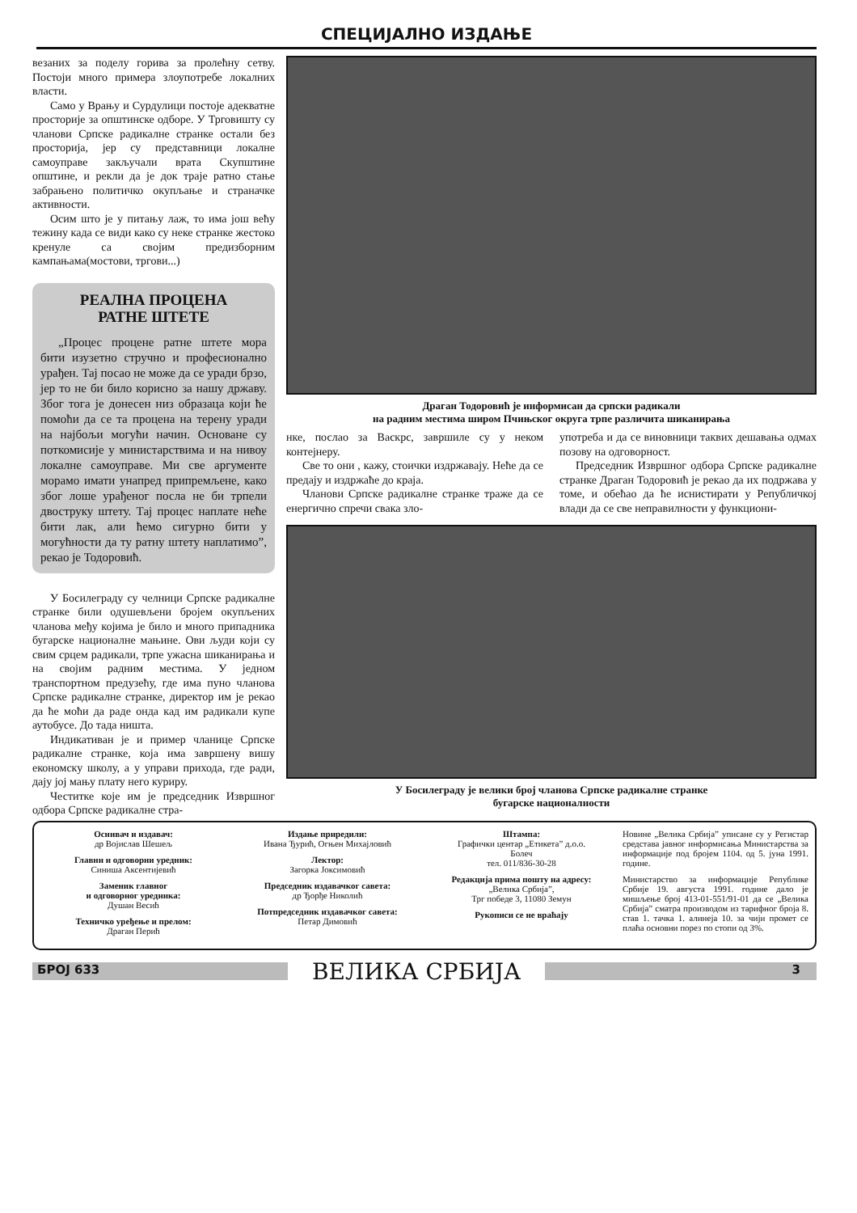СПЕЦИЈАЛНО ИЗДАЊЕ
везаних за поделу горива за пролећну сетву. Постоји много примера злоупотребе локалних власти.
Само у Врању и Сурдулици постоје адекватне просторије за општинске одборе. У Трговишту су чланови Српске радикалне странке остали без просторија, јер су представници локалне самоуправе закључали врата Скупштине општине, и рекли да је док траје ратно стање забрањено политичко окупљање и страначке активности.
Осим што је у питању лаж, то има још већу тежину када се види како су неке странке жестоко кренуле са својим предизборним кампањама(мостови, тргови...)
РЕАЛНА ПРОЦЕНА
РАТНЕ ШТЕТЕ
„Процес процене ратне штете мора бити изузетно стручно и професионално урађен. Тај посао не може да се уради брзо, јер то не би било корисно за нашу државу. Због тога је донесен низ образаца који ће помоћи да се та процена на терену уради на најбољи могући начин. Основане су поткомисије у министарствима и на нивоу локалне самоуправе. Ми све аргументе морамо имати унапред припремљене, како због лоше урађеног посла не би трпели двоструку штету. Тај процес наплате неће бити лак, али ћемо сигурно бити у могућности да ту ратну штету наплатимо”, рекао је Тодоровић.
У Босилеграду су челници Српске радикалне странке били одушевљени бројем окупљених чланова међу којима је било и много припадника бугарске националне мањине. Ови људи који су свим срцем радикали, трпе ужасна шиканирања и на својим радним местима. У једном транспортном предузећу, где има пуно чланова Српске радикалне странке, директор им је рекао да ће моћи да раде онда кад им радикали купе аутобусе. До тада ништа.
Индикативан је и пример чланице Српске радикалне странке, која има завршену вишу економску школу, а у управи прихода, где ради, дају јој мању плату него куриру.
Честитке које им је председник Извршног одбора Српске радикалне стра-
Драган Тодоровић је информисан да српски радикали
на радним местима широм Пчињског округа трпе различита шиканирања
нке, послао за Васкрс, завршиле су у неком контејнеру.
Све то они , кажу, стоички издржавају. Неће да се предају и издржаће до краја.
Чланови Српске радикалне странке траже да се енергично спречи свака зло-
употреба и да се виновници таквих дешавања одмах позову на одговорност.
Председник Извршног одбора Српске радикалне странке Драган Тодоровић је рекао да их подржава у томе, и обећао да ће иснистирати у Републичкој влади да се све неправилности у функциони-
У Босилеграду је велики број чланова Српске радикалне странке
бугарске националности
Оснивач и издавач:
др Војислав Шешељ
Главни и одговорни уредник:
Синиша Аксентијевић
Заменик главног
и одговорног уредника:
Душан Весић
Техничко уређење и прелом:
Драган Перић
Издање приредили:
Ивана Ђурић, Огњен Михајловић
Лектор:
Загорка Јоксимовић
Председник издавачког савета:
др Ђорђе Николић
Потпредседник издавачког савета:
Петар Димовић
Штампа:
Графички центар „Етикета” д.о.о.
Болеч
тел. 011/836-30-28
Редакција прима пошту на адресу:
„Велика Србија”,
Трг победе 3, 11080 Земун
Рукописи се не враћају
Новине „Велика Србија” уписане су у Регистар средстава јавног информисања Министарства за информације под бројем 1104. од 5. јуна 1991. године.
Министарство за информације Републике Србије 19. августа 1991. године дало је мишљење број 413-01-551/91-01 да се „Велика Србија” сматра производом из тарифног броја 8. став 1. тачка 1. алинеја 10. за чији промет се плаћа основни порез по стопи од 3%.
БРОЈ 633
ВЕЛИКА СРБИЈА
3